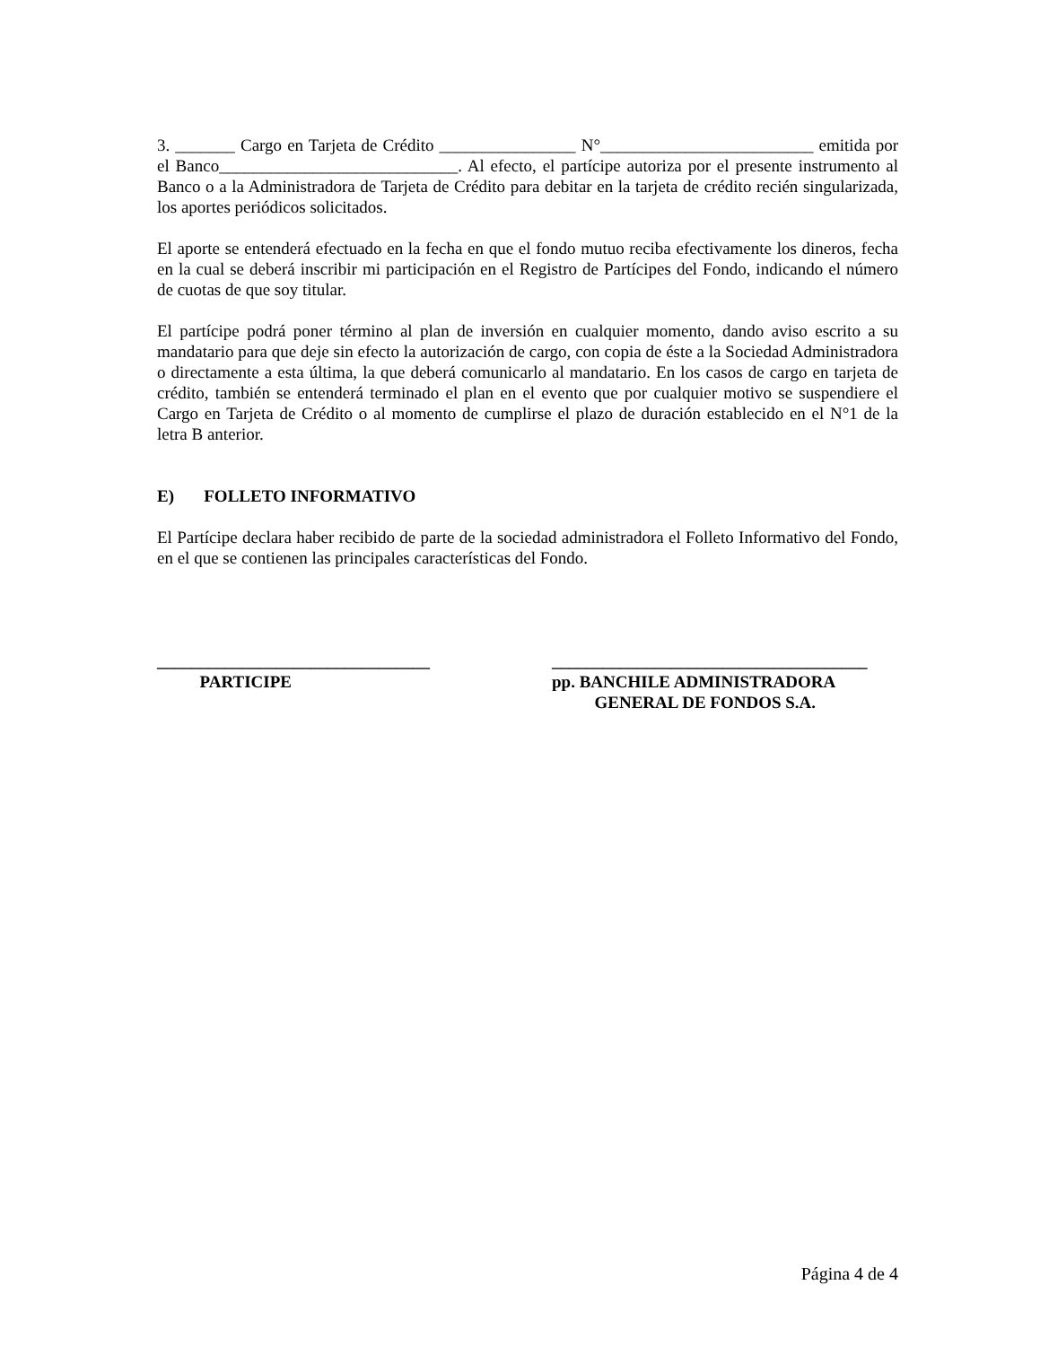3. _______ Cargo en Tarjeta de Crédito ________________ N°_________________________ emitida por el Banco____________________________. Al efecto, el partícipe autoriza por el presente instrumento al Banco o a la Administradora de Tarjeta de Crédito para debitar en la tarjeta de crédito recién singularizada, los aportes periódicos solicitados.
El aporte se entenderá efectuado en la fecha en que el fondo mutuo reciba efectivamente los dineros, fecha en la cual se deberá inscribir mi participación en el Registro de Partícipes del Fondo, indicando el número de cuotas de que soy titular.
El partícipe podrá poner término al plan de inversión en cualquier momento, dando aviso escrito a su mandatario para que deje sin efecto la autorización de cargo, con copia de éste a la Sociedad Administradora o directamente a esta última, la que deberá comunicarlo al mandatario. En los casos de cargo en tarjeta de crédito, también se entenderá terminado el plan en el evento que por cualquier motivo se suspendiere el Cargo en Tarjeta de Crédito o al momento de cumplirse el plazo de duración establecido en el N°1 de la letra B anterior.
E) FOLLETO INFORMATIVO
El Partícipe declara haber recibido de parte de la sociedad administradora el Folleto Informativo del Fondo, en el que se contienen las principales características del Fondo.
________________________________ PARTICIPE
_____________________________________ pp. BANCHILE ADMINISTRADORA GENERAL DE FONDOS S.A.
Página 4 de 4